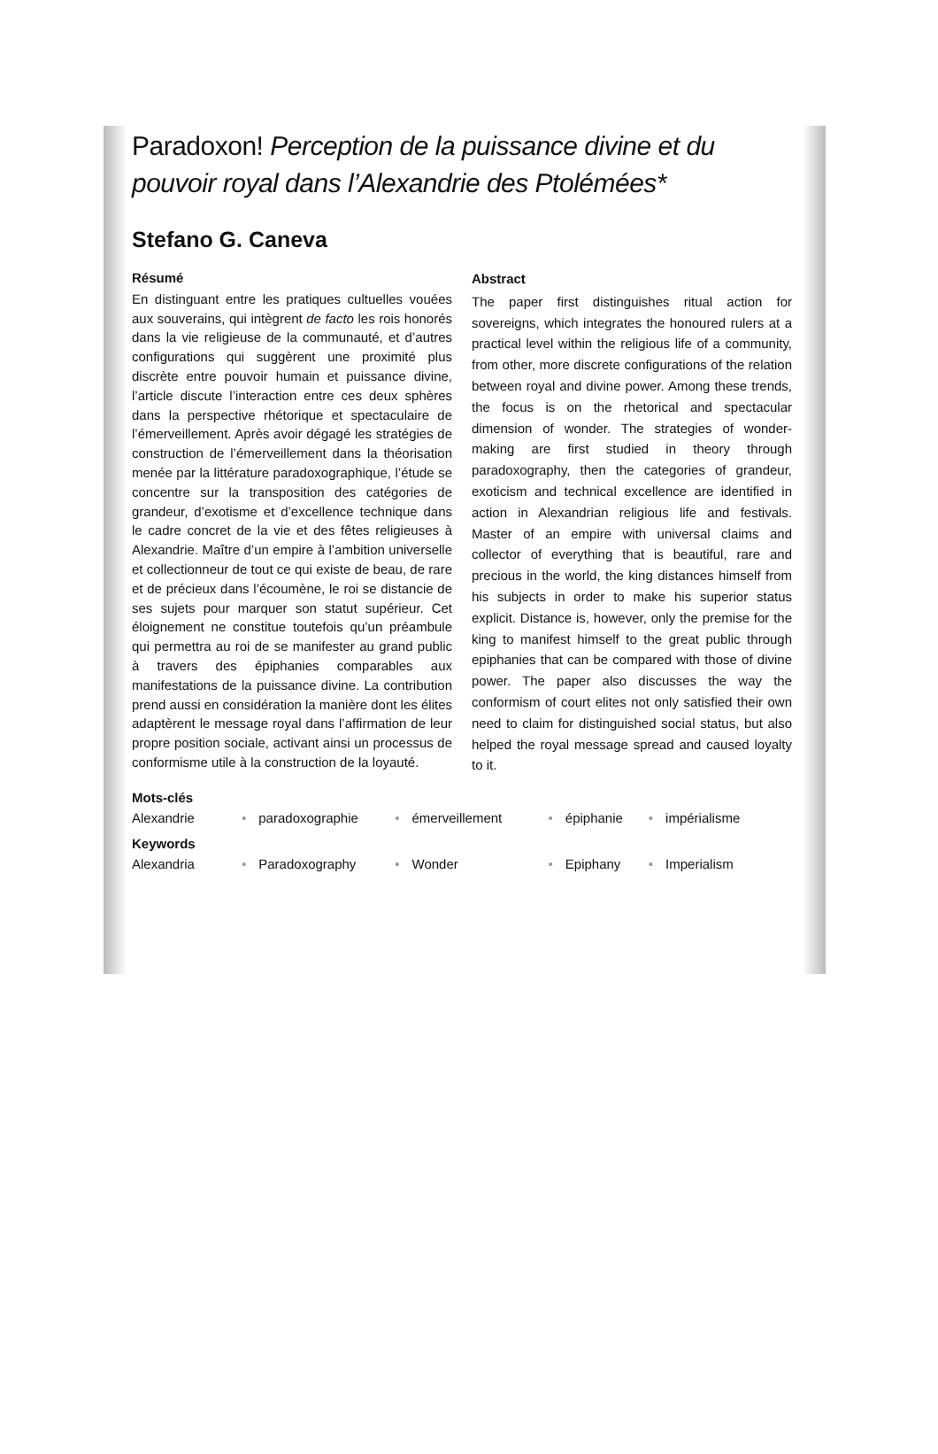Paradoxon! Perception de la puissance divine et du pouvoir royal dans l’Alexandrie des Ptolémées*
Stefano G. Caneva
Résumé
En distinguant entre les pratiques cultuelles vouées aux souverains, qui intègrent de facto les rois honorés dans la vie religieuse de la communauté, et d’autres configurations qui suggèrent une proximité plus discrète entre pouvoir humain et puissance divine, l’article discute l’interaction entre ces deux sphères dans la perspective rhétorique et spectaculaire de l’émerveillement. Après avoir dégagé les stratégies de construction de l’émerveillement dans la théorisation menée par la littérature paradoxographique, l’étude se concentre sur la transposition des catégories de grandeur, d’exotisme et d’excellence technique dans le cadre concret de la vie et des fêtes religieuses à Alexandrie. Maître d’un empire à l’ambition universelle et collectionneur de tout ce qui existe de beau, de rare et de précieux dans l’écoumène, le roi se distancie de ses sujets pour marquer son statut supérieur. Cet éloignement ne constitue toutefois qu’un préambule qui permettra au roi de se manifester au grand public à travers des épiphanies comparables aux manifestations de la puissance divine. La contribution prend aussi en considération la manière dont les élites adaptèrent le message royal dans l’affirmation de leur propre position sociale, activant ainsi un processus de conformisme utile à la construction de la loyauté.
Abstract
The paper first distinguishes ritual action for sovereigns, which integrates the honoured rulers at a practical level within the religious life of a community, from other, more discrete configurations of the relation between royal and divine power. Among these trends, the focus is on the rhetorical and spectacular dimension of wonder. The strategies of wonder-making are first studied in theory through paradoxography, then the categories of grandeur, exoticism and technical excellence are identified in action in Alexandrian religious life and festivals. Master of an empire with universal claims and collector of everything that is beautiful, rare and precious in the world, the king distances himself from his subjects in order to make his superior status explicit. Distance is, however, only the premise for the king to manifest himself to the great public through epiphanies that can be compared with those of divine power. The paper also discusses the way the conformism of court elites not only satisfied their own need to claim for distinguished social status, but also helped the royal message spread and caused loyalty to it.
Mots-clés
| Alexandrie | • | paradoxographie | • | émerveillement | • | épiphanie | • | impérialisme |
Keywords
| Alexandria | • | Paradoxography | • | Wonder | • | Epiphany | • | Imperialism |